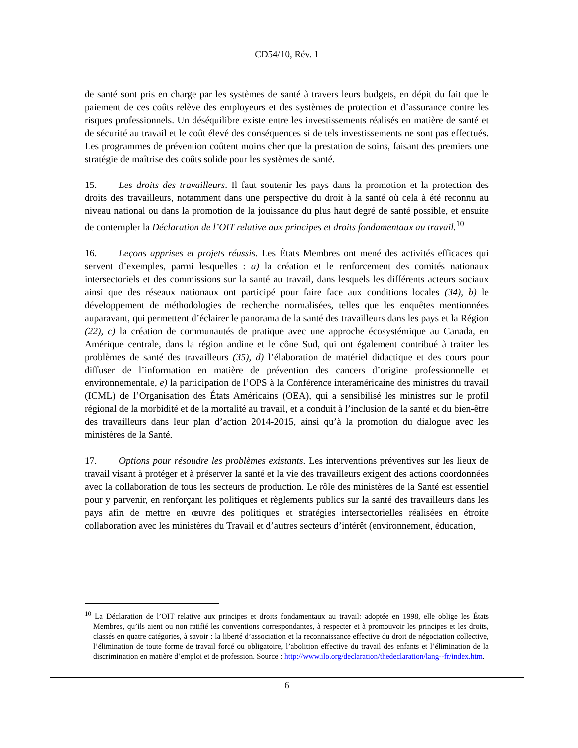CD54/10, Rév. 1
de santé sont pris en charge par les systèmes de santé à travers leurs budgets, en dépit du fait que le paiement de ces coûts relève des employeurs et des systèmes de protection et d’assurance contre les risques professionnels. Un déséquilibre existe entre les investissements réalisés en matière de santé et de sécurité au travail et le coût élevé des conséquences si de tels investissements ne sont pas effectués. Les programmes de prévention coûtent moins cher que la prestation de soins, faisant des premiers une stratégie de maîtrise des coûts solide pour les systèmes de santé.
15. Les droits des travailleurs. Il faut soutenir les pays dans la promotion et la protection des droits des travailleurs, notamment dans une perspective du droit à la santé où cela à été reconnu au niveau national ou dans la promotion de la jouissance du plus haut degré de santé possible, et ensuite de contempler la Déclaration de l’OIT relative aux principes et droits fondamentaux au travail.<sup>10</sup>
16. Leçons apprises et projets réussis. Les États Membres ont mené des activités efficaces qui servent d’exemples, parmi lesquelles : a) la création et le renforcement des comités nationaux intersectoriels et des commissions sur la santé au travail, dans lesquels les différents acteurs sociaux ainsi que des réseaux nationaux ont participé pour faire face aux conditions locales (34), b) le développement de méthodologies de recherche normalisées, telles que les enquêtes mentionnées auparavant, qui permettent d’éclairer le panorama de la santé des travailleurs dans les pays et la Région (22), c) la création de communautés de pratique avec une approche écosystémique au Canada, en Amérique centrale, dans la région andine et le cône Sud, qui ont également contribué à traiter les problèmes de santé des travailleurs (35), d) l’élaboration de matériel didactique et des cours pour diffuser de l’information en matière de prévention des cancers d’origine professionnelle et environnementale, e) la participation de l’OPS à la Conférence interaméricaine des ministres du travail (ICML) de l’Organisation des États Américains (OEA), qui a sensibilisé les ministres sur le profil régional de la morbidité et de la mortalité au travail, et a conduit à l’inclusion de la santé et du bien-être des travailleurs dans leur plan d’action 2014-2015, ainsi qu’à la promotion du dialogue avec les ministères de la Santé.
17. Options pour résoudre les problèmes existants. Les interventions préventives sur les lieux de travail visant à protéger et à préserver la santé et la vie des travailleurs exigent des actions coordonnées avec la collaboration de tous les secteurs de production. Le rôle des ministères de la Santé est essentiel pour y parvenir, en renforçant les politiques et règlements publics sur la santé des travailleurs dans les pays afin de mettre en œuvre des politiques et stratégies intersectorielles réalisées en étroite collaboration avec les ministères du Travail et d’autres secteurs d’intérêt (environnement, éducation,
<sup>10</sup> La Déclaration de l’OIT relative aux principes et droits fondamentaux au travail: adoptée en 1998, elle oblige les États Membres, qu’ils aient ou non ratifié les conventions correspondantes, à respecter et à promouvoir les principes et les droits, classés en quatre catégories, à savoir : la liberté d’association et la reconnaissance effective du droit de négociation collective, l’élimination de toute forme de travail forcé ou obligatoire, l’abolition effective du travail des enfants et l’élimination de la discrimination en matière d’emploi et de profession. Source : http://www.ilo.org/declaration/thedeclaration/lang--fr/index.htm.
6